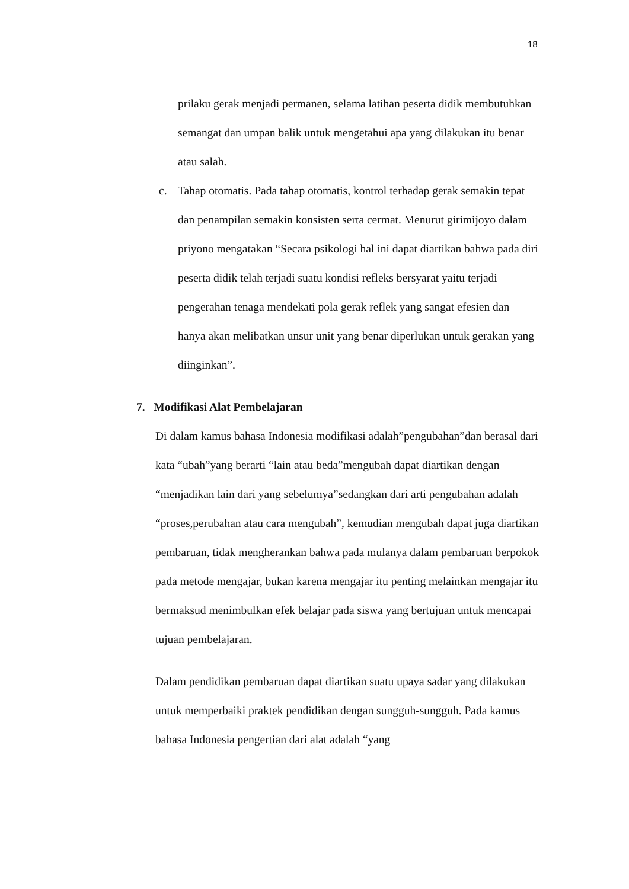18
prilaku gerak menjadi permanen, selama latihan peserta didik membutuhkan semangat dan umpan balik untuk mengetahui apa yang dilakukan itu benar atau salah.
c. Tahap otomatis. Pada tahap otomatis, kontrol terhadap gerak semakin tepat dan penampilan semakin konsisten serta cermat. Menurut girimijoyo dalam priyono mengatakan “Secara psikologi hal ini dapat diartikan bahwa pada diri peserta didik telah terjadi suatu kondisi refleks bersyarat yaitu terjadi pengerahan tenaga mendekati pola gerak reflek yang sangat efesien dan hanya akan melibatkan unsur unit yang benar diperlukan untuk gerakan yang diinginkan”.
7. Modifikasi Alat Pembelajaran
Di dalam kamus bahasa Indonesia modifikasi adalah”pengubahan”dan berasal dari kata “ubah”yang berarti “lain atau beda”mengubah dapat diartikan dengan “menjadikan lain dari yang sebelumya”sedangkan dari arti pengubahan adalah “proses,perubahan atau cara mengubah”, kemudian mengubah dapat juga diartikan pembaruan, tidak mengherankan bahwa pada mulanya dalam pembaruan berpokok pada metode mengajar, bukan karena mengajar itu penting melainkan mengajar itu bermaksud menimbulkan efek belajar pada siswa yang bertujuan untuk mencapai tujuan pembelajaran.
Dalam pendidikan pembaruan dapat diartikan suatu upaya sadar yang dilakukan untuk memperbaiki praktek pendidikan dengan sungguh-sungguh. Pada kamus bahasa Indonesia pengertian dari alat adalah “yang